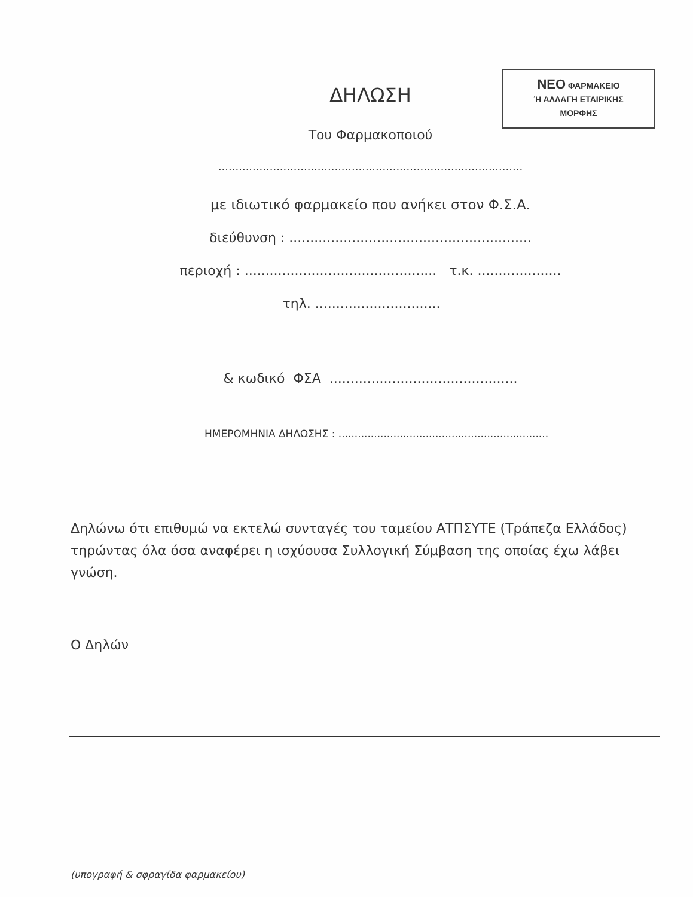ΝΕΟ ΦΑΡΜΑΚΕΙΟ
Ή ΑΛΛΑΓΗ ΕΤΑΙΡΙΚΗΣ
ΜΟΡΦΗΣ
ΔΗΛΩΣΗ
Του Φαρμακοποιού
.........................................................................................
με ιδιωτικό φαρμακείο που ανήκει στον Φ.Σ.Α.
διεύθυνση : ..........................................................
περιοχή : .............................................. τ.κ. ....................
τηλ. ..............................
& κωδικό ΦΣΑ .............................................
ΗΜΕΡΟΜΗΝΙΑ ΔΗΛΩΣΗΣ : .................................................................
Δηλώνω ότι επιθυμώ να εκτελώ συνταγές του ταμείου ΑΤΠΣΥΤΕ (Τράπεζα Ελλάδος) τηρώντας όλα όσα αναφέρει η ισχύουσα Συλλογική Σύμβαση της οποίας έχω λάβει γνώση.
Ο Δηλών
(υπογραφή & σφραγίδα φαρμακείου)